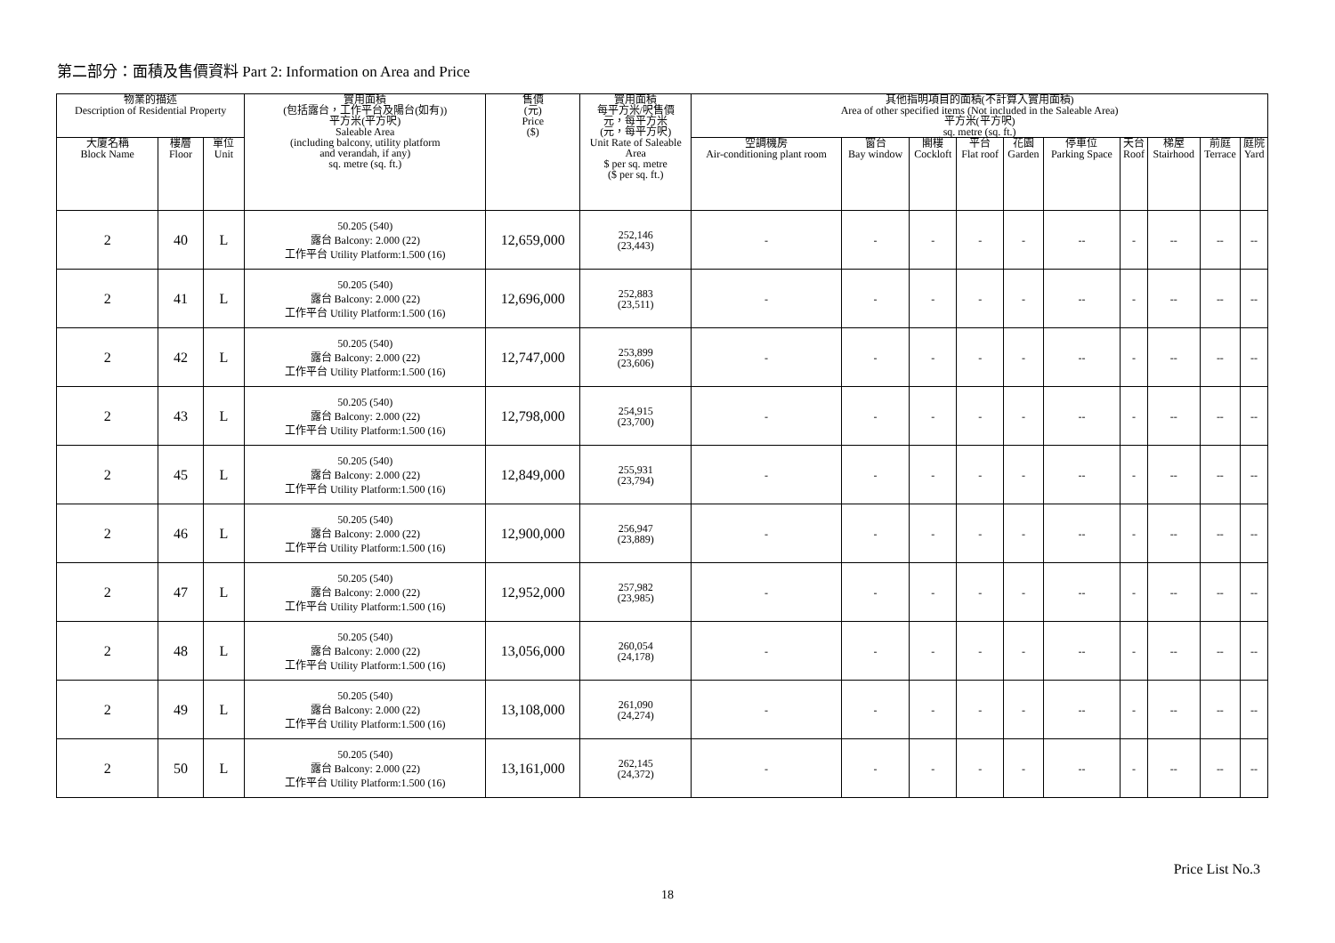第二部分：面積及售價資料 Part 2: Information on Area and Price
| 物業的描述 Description of Residential Property | | | 實用面積 (包括露台，工作平台及陽台(如有)) 平方米(平方呎) Saleable Area (including balcony, utility platform and verandah, if any) sq. metre (sq. ft.) | 售價 (元) Price ($) | 實用面積 每平方米/呎售價 元，每平方米 (元，每平方呎) Unit Rate of Saleable Area $ per sq. metre ($ per sq. ft.) | 其他指明項目的面積(不計算入實用面積) Area of other specified items (Not included in the Saleable Area) 平方米(平方呎) sq. metre (sq. ft.) | | | | | | | | | |
| --- | --- | --- | --- | --- | --- | --- | --- | --- | --- | --- | --- | --- | --- | --- | --- |
| 大廈名稱 Block Name | 樓層 Floor | 單位 Unit | | | | 空調機房 Air-conditioning plant room | 窗台 Bay window | 閣樓 Cockloft | 平台 Flat roof | 花園 Garden | 停車位 Parking Space | 天台 Roof | 梯屋 Stairhood | 前庭 Terrace | 庭院 Yard |
| 2 | 40 | L | 50.205 (540) 露台 Balcony: 2.000 (22) 工作平台 Utility Platform:1.500 (16) | 12,659,000 | 252,146 (23,443) | - | - | - | - | - | -- | - | -- | -- | -- |
| 2 | 41 | L | 50.205 (540) 露台 Balcony: 2.000 (22) 工作平台 Utility Platform:1.500 (16) | 12,696,000 | 252,883 (23,511) | - | - | - | - | - | -- | - | -- | -- | -- |
| 2 | 42 | L | 50.205 (540) 露台 Balcony: 2.000 (22) 工作平台 Utility Platform:1.500 (16) | 12,747,000 | 253,899 (23,606) | - | - | - | - | - | -- | - | -- | -- | -- |
| 2 | 43 | L | 50.205 (540) 露台 Balcony: 2.000 (22) 工作平台 Utility Platform:1.500 (16) | 12,798,000 | 254,915 (23,700) | - | - | - | - | - | -- | - | -- | -- | -- |
| 2 | 45 | L | 50.205 (540) 露台 Balcony: 2.000 (22) 工作平台 Utility Platform:1.500 (16) | 12,849,000 | 255,931 (23,794) | - | - | - | - | - | -- | - | -- | -- | -- |
| 2 | 46 | L | 50.205 (540) 露台 Balcony: 2.000 (22) 工作平台 Utility Platform:1.500 (16) | 12,900,000 | 256,947 (23,889) | - | - | - | - | - | -- | - | -- | -- | -- |
| 2 | 47 | L | 50.205 (540) 露台 Balcony: 2.000 (22) 工作平台 Utility Platform:1.500 (16) | 12,952,000 | 257,982 (23,985) | - | - | - | - | - | -- | - | -- | -- | -- |
| 2 | 48 | L | 50.205 (540) 露台 Balcony: 2.000 (22) 工作平台 Utility Platform:1.500 (16) | 13,056,000 | 260,054 (24,178) | - | - | - | - | - | -- | - | -- | -- | -- |
| 2 | 49 | L | 50.205 (540) 露台 Balcony: 2.000 (22) 工作平台 Utility Platform:1.500 (16) | 13,108,000 | 261,090 (24,274) | - | - | - | - | - | -- | - | -- | -- | -- |
| 2 | 50 | L | 50.205 (540) 露台 Balcony: 2.000 (22) 工作平台 Utility Platform:1.500 (16) | 13,161,000 | 262,145 (24,372) | - | - | - | - | - | -- | - | -- | -- | -- |
Price List No.3
18